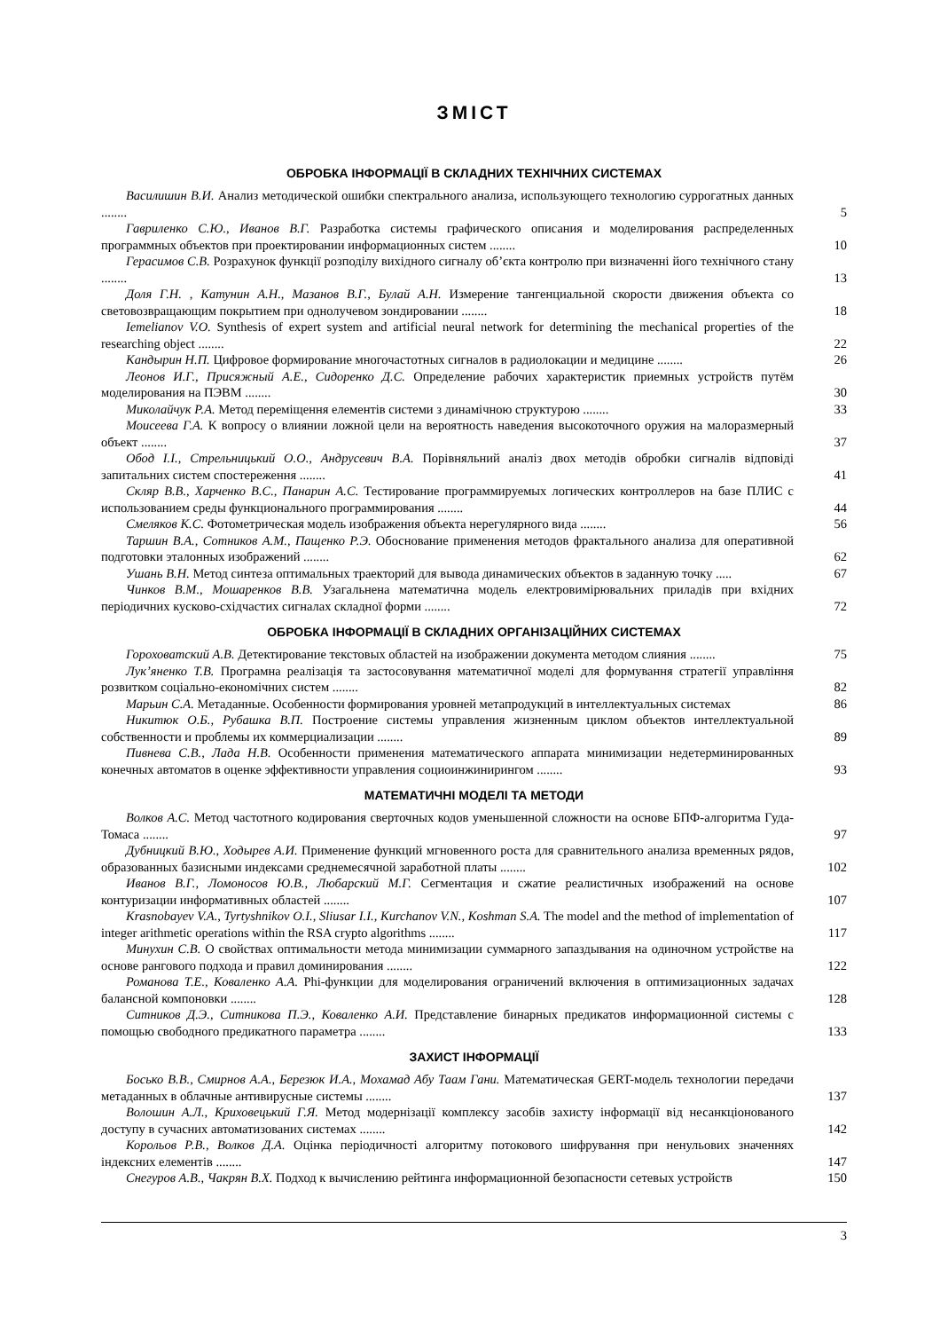ЗМІСТ
ОБРОБКА ІНФОРМАЦІЇ В СКЛАДНИХ ТЕХНІЧНИХ СИСТЕМАХ
Василишин В.И. Анализ методической ошибки спектрального анализа, использующего технологию суррогатных данных ........
5
Гавриленко С.Ю., Иванов В.Г. Разработка системы графического описания и моделирования распределенных программных объектов при проектировании информационных систем ........
10
Герасимов С.В. Розрахунок функції розподілу вихідного сигналу об’єкта контролю при визначенні його технічного стану ........
13
Доля Г.Н. , Катунин А.Н., Мазанов В.Г., Булай А.Н. Измерение тангенциальной скорости движения объекта со световозвращающим покрытием при однолучевом зондировании ........
18
Iemelianov V.O. Synthesis of expert system and artificial neural network for determining the mechanical properties of the researching object ........
22
Кандырин Н.П. Цифровое формирование многочастотных сигналов в радиолокации и медицине ........
26
Леонов И.Г., Присяжный А.Е., Сидоренко Д.С. Определение рабочих характеристик приемных устройств путём моделирования на ПЭВМ ........
30
Миколайчук Р.А. Метод переміщення елементів системи з динамічною структурою ........
33
Моисеева Г.А. К вопросу о влиянии ложной цели на вероятность наведения высокоточного оружия на малоразмерный объект ........
37
Обод І.І., Стрельницький О.О., Андрусевич В.А. Порівняльний аналіз двох методів обробки сигналів відповіді запитальних систем спостереження ........
41
Скляр В.В., Харченко В.С., Панарин А.С. Тестирование программируемых логических контроллеров на базе ПЛИС с использованием среды функционального программирования ........
44
Смеляков К.С. Фотометрическая модель изображения объекта нерегулярного вида ........
56
Таршин В.А., Сотников А.М., Пащенко Р.Э. Обоснование применения методов фрактального анализа для оперативной подготовки эталонных изображений ........
62
Ушань В.Н. Метод синтеза оптимальных траекторий для вывода динамических объектов в заданную точку .....
67
Чинков В.М., Мошаренков В.В. Узагальнена математична модель електровимірювальних приладів при вхідних періодичних кусково-східчастих сигналах складної форми ........
72
ОБРОБКА ІНФОРМАЦІЇ В СКЛАДНИХ ОРГАНІЗАЦІЙНИХ СИСТЕМАХ
Гороховатский А.В. Детектирование текстовых областей на изображении документа методом слияния ........
75
Лук’яненко Т.В. Програмна реалізація та застосовування математичної моделі для формування стратегії управління розвитком соціально-економічних систем ........
82
Марьин С.А. Метаданные. Особенности формирования уровней метапродукций в интеллектуальных системах
86
Никитюк О.Б., Рубашка В.П. Построение системы управления жизненным циклом объектов интеллектуальной собственности и проблемы их коммерциализации ........
89
Пивнева С.В., Лада Н.В. Особенности применения математического аппарата минимизации недетерминированных конечных автоматов в оценке эффективности управления социоинжинирингом ........
93
МАТЕМАТИЧНІ МОДЕЛІ ТА МЕТОДИ
Волков А.С. Метод частотного кодирования сверточных кодов уменьшенной сложности на основе БПФ-алгоритма Гуда-Томаса ........
97
Дубницкий В.Ю., Ходырев А.И. Применение функций мгновенного роста для сравнительного анализа временных рядов, образованных базисными индексами среднемесячной заработной платы ........
102
Иванов В.Г., Ломоносов Ю.В., Любарский М.Г. Сегментация и сжатие реалистичных изображений на основе контуризации информативных областей ........
107
Krasnobayev V.A., Tyrtyshnikov O.I., Sliusar I.I., Kurchanov V.N., Koshman S.A. The model and the method of implementation of integer arithmetic operations within the RSA crypto algorithms ........
117
Минухин С.В. О свойствах оптимальности метода минимизации суммарного запаздывания на одиночном устройстве на основе рангового подхода и правил доминирования ........
122
Романова Т.Е., Коваленко А.А. Phi-функции для моделирования ограничений включения в оптимизационных задачах балансной компоновки ........
128
Ситников Д.Э., Ситникова П.Э., Коваленко А.И. Представление бинарных предикатов информационной системы с помощью свободного предикатного параметра ........
133
ЗАХИСТ ІНФОРМАЦІЇ
Босько В.В., Смирнов А.А., Березюк И.А., Мохамад Абу Таам Гани. Математическая GERT-модель технологии передачи метаданных в облачные антивирусные системы ........
137
Волошин А.Л., Криховецький Г.Я. Метод модернізації комплексу засобів захисту інформації від несанкціонованого доступу в сучасних автоматизованих системах ........
142
Корольов Р.В., Волков Д.А. Оцінка періодичності алгоритму потокового шифрування при ненульових значеннях індексних елементів ........
147
Снегуров А.В., Чакрян В.Х. Подход к вычислению рейтинга информационной безопасности сетевых устройств
150
3